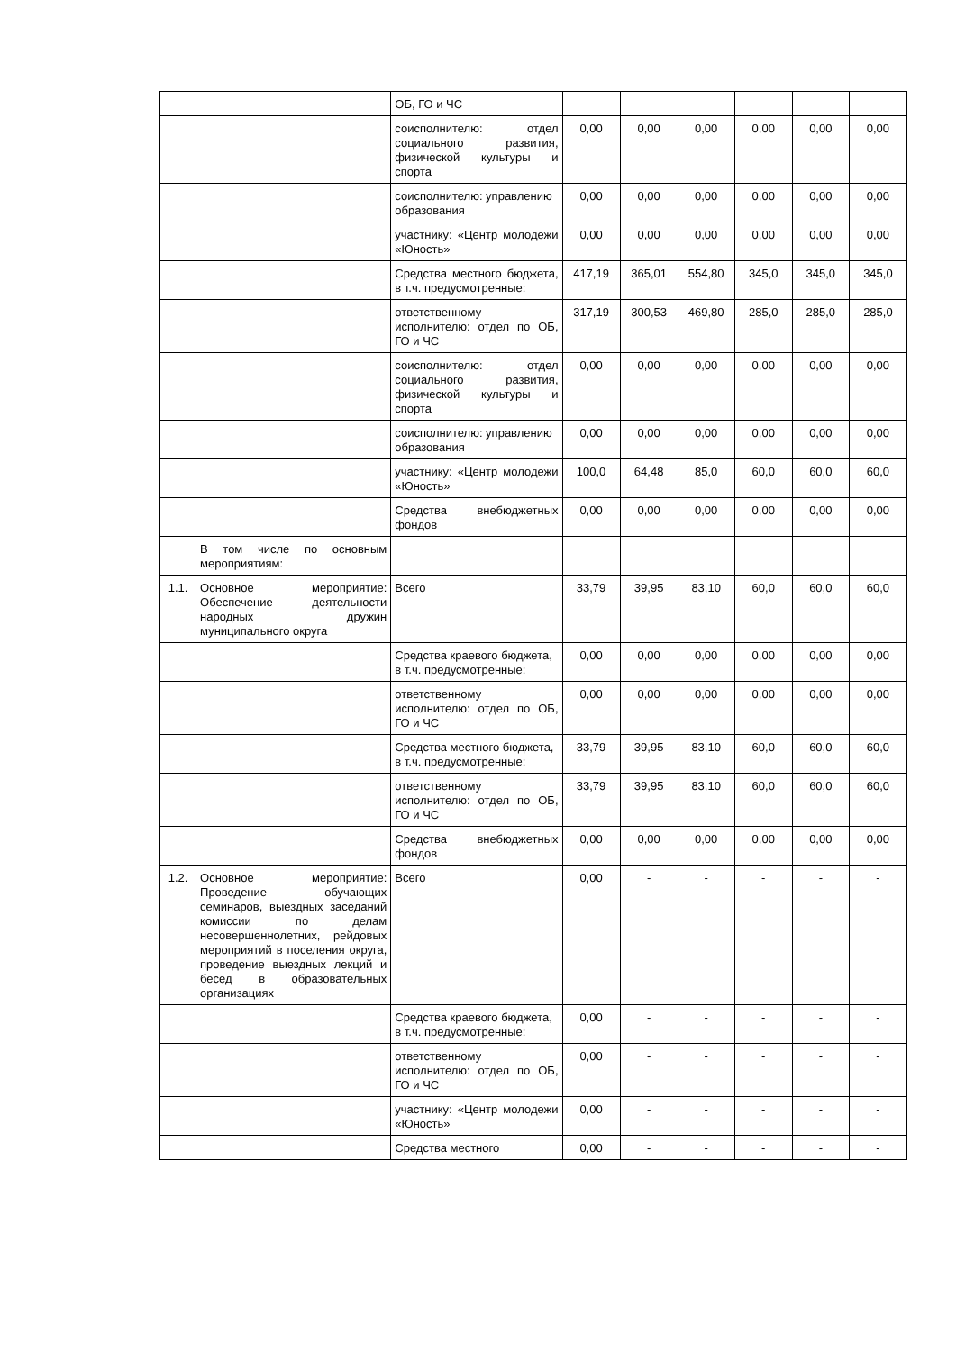| | | ОБ, ГО и ЧС | | | | | | |
| | | соисполнителю: отдел социального развития, физической культуры и спорта | 0,00 | 0,00 | 0,00 | 0,00 | 0,00 | 0,00 |
| | | соисполнителю: управлению образования | 0,00 | 0,00 | 0,00 | 0,00 | 0,00 | 0,00 |
| | | участнику: «Центр молодежи «Юность» | 0,00 | 0,00 | 0,00 | 0,00 | 0,00 | 0,00 |
| | | Средства местного бюджета, в т.ч. предусмотренные: | 417,19 | 365,01 | 554,80 | 345,0 | 345,0 | 345,0 |
| | | ответственному исполнителю: отдел по ОБ, ГО и ЧС | 317,19 | 300,53 | 469,80 | 285,0 | 285,0 | 285,0 |
| | | соисполнителю: отдел социального развития, физической культуры и спорта | 0,00 | 0,00 | 0,00 | 0,00 | 0,00 | 0,00 |
| | | соисполнителю: управлению образования | 0,00 | 0,00 | 0,00 | 0,00 | 0,00 | 0,00 |
| | | участнику: «Центр молодежи «Юность» | 100,0 | 64,48 | 85,0 | 60,0 | 60,0 | 60,0 |
| | | Средства внебюджетных фондов | 0,00 | 0,00 | 0,00 | 0,00 | 0,00 | 0,00 |
| | В том числе по основным мероприятиям: | | | | | | | |
| 1.1. | Основное мероприятие: Обеспечение деятельности народных дружин муниципального округа | Всего | 33,79 | 39,95 | 83,10 | 60,0 | 60,0 | 60,0 |
| | | Средства краевого бюджета, в т.ч. предусмотренные: | 0,00 | 0,00 | 0,00 | 0,00 | 0,00 | 0,00 |
| | | ответственному исполнителю: отдел по ОБ, ГО и ЧС | 0,00 | 0,00 | 0,00 | 0,00 | 0,00 | 0,00 |
| | | Средства местного бюджета, в т.ч. предусмотренные: | 33,79 | 39,95 | 83,10 | 60,0 | 60,0 | 60,0 |
| | | ответственному исполнителю: отдел по ОБ, ГО и ЧС | 33,79 | 39,95 | 83,10 | 60,0 | 60,0 | 60,0 |
| | | Средства внебюджетных фондов | 0,00 | 0,00 | 0,00 | 0,00 | 0,00 | 0,00 |
| 1.2. | Основное мероприятие: Проведение обучающих семинаров, выездных заседаний комиссии по делам несовершеннолетних, рейдовых мероприятий в поселения округа, проведение выездных лекций и бесед в образовательных организациях | Всего | 0,00 | - | - | - | - | - |
| | | Средства краевого бюджета, в т.ч. предусмотренные: | 0,00 | - | - | - | - | - |
| | | ответственному исполнителю: отдел по ОБ, ГО и ЧС | 0,00 | - | - | - | - | - |
| | | участнику: «Центр молодежи «Юность» | 0,00 | - | - | - | - | - |
| | | Средства местного | 0,00 | - | - | - | - | - |